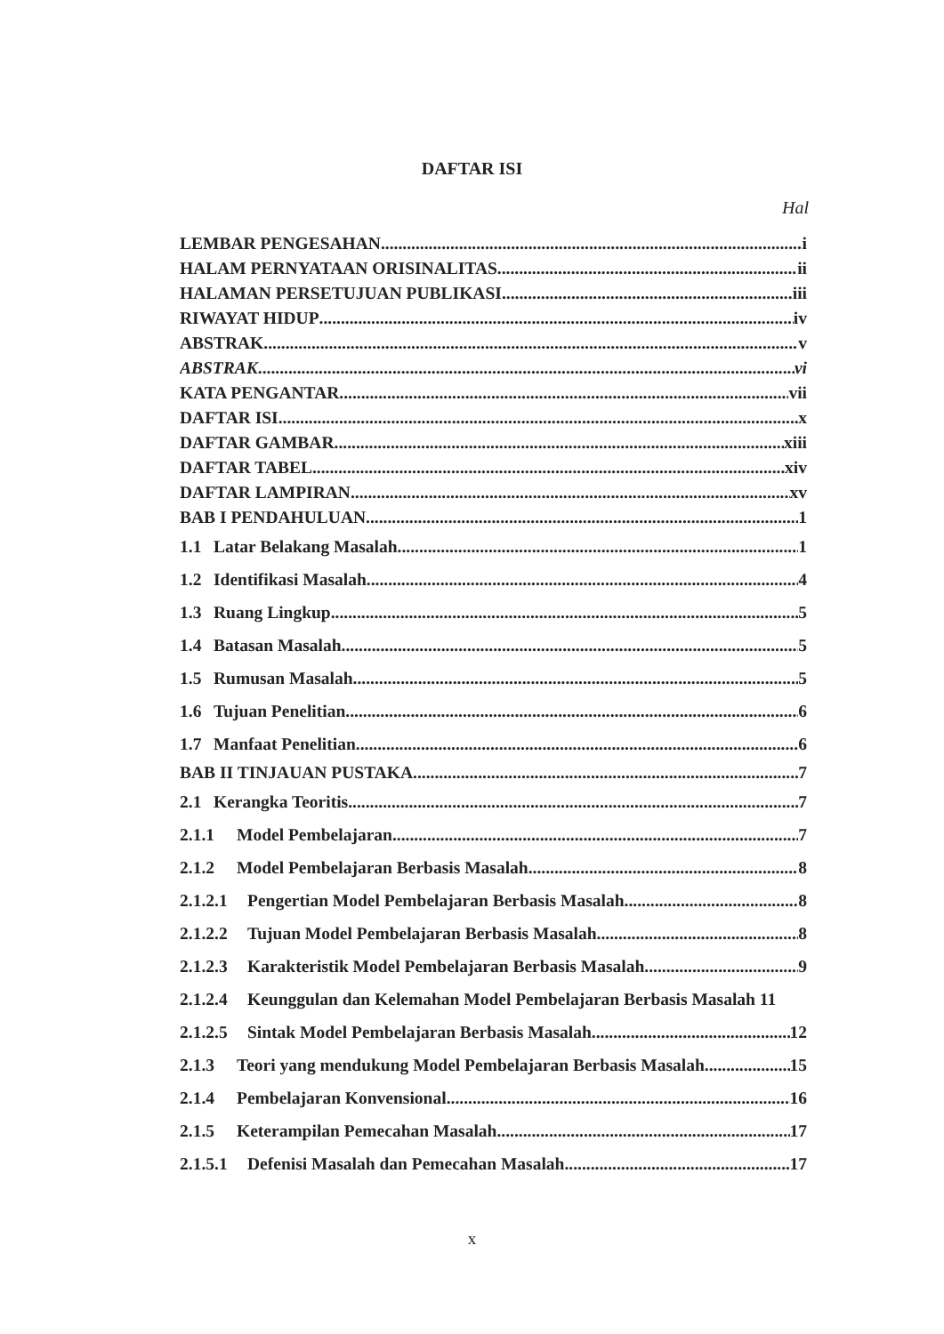DAFTAR ISI
Hal
LEMBAR PENGESAHAN i
HALAM PERNYATAAN ORISINALITAS ii
HALAMAN PERSETUJUAN PUBLIKASI iii
RIWAYAT HIDUP iv
ABSTRAK v
ABSTRAK vi
KATA PENGANTAR vii
DAFTAR ISI x
DAFTAR GAMBAR xiii
DAFTAR TABEL xiv
DAFTAR LAMPIRAN xv
BAB I PENDAHULUAN 1
1.1 Latar Belakang Masalah 1
1.2 Identifikasi Masalah 4
1.3 Ruang Lingkup 5
1.4 Batasan Masalah 5
1.5 Rumusan Masalah 5
1.6 Tujuan Penelitian 6
1.7 Manfaat Penelitian 6
BAB II TINJAUAN PUSTAKA 7
2.1 Kerangka Teoritis 7
2.1.1 Model Pembelajaran 7
2.1.2 Model Pembelajaran Berbasis Masalah 8
2.1.2.1 Pengertian Model Pembelajaran Berbasis Masalah 8
2.1.2.2 Tujuan Model Pembelajaran Berbasis Masalah 8
2.1.2.3 Karakteristik Model Pembelajaran Berbasis Masalah 9
2.1.2.4 Keunggulan dan Kelemahan Model Pembelajaran Berbasis Masalah 11
2.1.2.5 Sintak Model Pembelajaran Berbasis Masalah 12
2.1.3 Teori yang mendukung Model Pembelajaran Berbasis Masalah 15
2.1.4 Pembelajaran Konvensional 16
2.1.5 Keterampilan Pemecahan Masalah 17
2.1.5.1 Defenisi Masalah dan Pemecahan Masalah 17
x